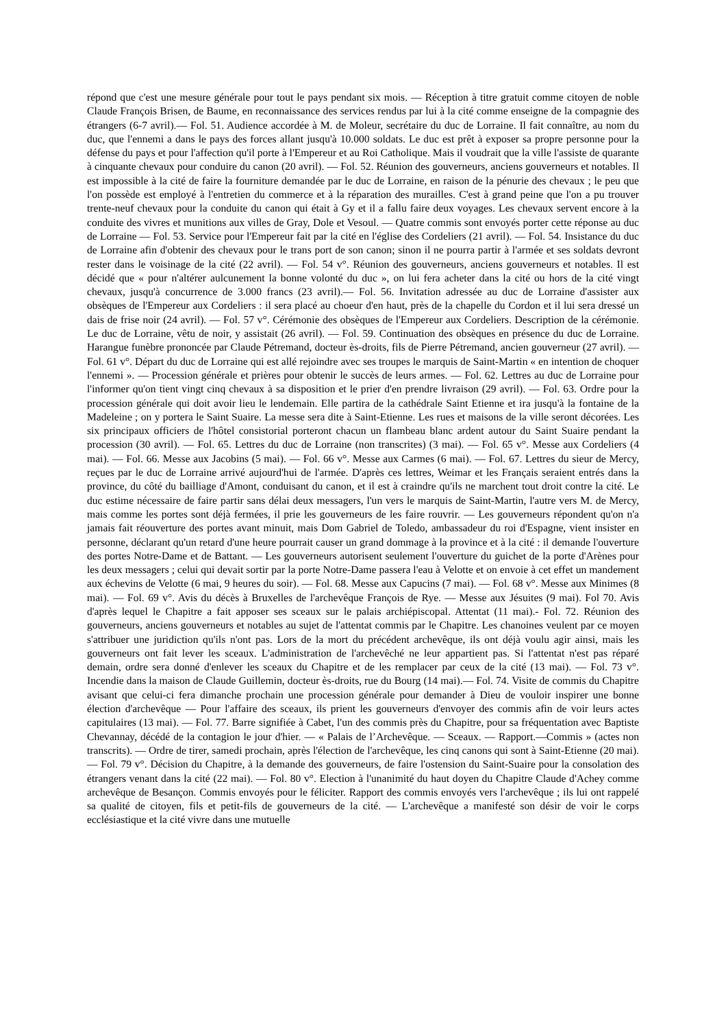répond que c'est une mesure générale pour tout le pays pendant six mois. — Réception à titre gratuit comme citoyen de noble Claude François Brisen, de Baume, en reconnaissance des services rendus par lui à la cité comme enseigne de la compagnie des étrangers (6-7 avril).— Fol. 51. Audience accordée à M. de Moleur, secrétaire du duc de Lorraine. Il fait connaître, au nom du duc, que l'ennemi a dans le pays des forces allant jusqu'à 10.000 soldats. Le duc est prêt à exposer sa propre personne pour la défense du pays et pour l'affection qu'il porte à l'Empereur et au Roi Catholique. Mais il voudrait que la ville l'assiste de quarante à cinquante chevaux pour conduire du canon (20 avril). — Fol. 52. Réunion des gouverneurs, anciens gouverneurs et notables. Il est impossible à la cité de faire la fourniture demandée par le duc de Lorraine, en raison de la pénurie des chevaux ; le peu que l'on possède est employé à l'entretien du commerce et à la réparation des murailles. C'est à grand peine que l'on a pu trouver trente-neuf chevaux pour la conduite du canon qui était à Gy et il a fallu faire deux voyages. Les chevaux servent encore à la conduite des vivres et munitions aux villes de Gray, Dole et Vesoul. ― Quatre commis sont envoyés porter cette réponse au duc de Lorraine — Fol. 53. Service pour l'Empereur fait par la cité en l'église des Cordeliers (21 avril). — Fol. 54. Insistance du duc de Lorraine afin d'obtenir des chevaux pour le trans port de son canon; sinon il ne pourra partir à l'armée et ses soldats devront rester dans le voisinage de la cité (22 avril). — Fol. 54 v°. Réunion des gouverneurs, anciens gouverneurs et notables. Il est décidé que « pour n'altérer aulcunement la bonne volonté du duc », on lui fera acheter dans la cité ou hors de la cité vingt chevaux, jusqu'à concurrence de 3.000 francs (23 avril).— Fol. 56. Invitation adressée au duc de Lorraine d'assister aux obsèques de l'Empereur aux Cordeliers : il sera placé au choeur d'en haut, près de la chapelle du Cordon et il lui sera dressé un dais de frise noir (24 avril). — Fol. 57 v°. Cérémonie des obsèques de l'Empereur aux Cordeliers. Description de la cérémonie. Le duc de Lorraine, vêtu de noir, y assistait (26 avril). — Fol. 59. Continuation des obsèques en présence du duc de Lorraine. Harangue funèbre prononcée par Claude Pétremand, docteur ès-droits, fils de Pierre Pétremand, ancien gouverneur (27 avril). — Fol. 61 v°. Départ du duc de Lorraine qui est allé rejoindre avec ses troupes le marquis de Saint-Martin « en intention de choquer l'ennemi ». — Procession générale et prières pour obtenir le succès de leurs armes. — Fol. 62. Lettres au duc de Lorraine pour l'informer qu'on tient vingt cinq chevaux à sa disposition et le prier d'en prendre livraison (29 avril). — Fol. 63. Ordre pour la procession générale qui doit avoir lieu le lendemain. Elle partira de la cathédrale Saint Etienne et ira jusqu'à la fontaine de la Madeleine ; on y portera le Saint Suaire. La messe sera dite à Saint-Etienne. Les rues et maisons de la ville seront décorées. Les six principaux officiers de l'hôtel consistorial porteront chacun un flambeau blanc ardent autour du Saint Suaire pendant la procession (30 avril). — Fol. 65. Lettres du duc de Lorraine (non transcrites) (3 mai). — Fol. 65 v°. Messe aux Cordeliers (4 mai). — Fol. 66. Messe aux Jacobins (5 mai). — Fol. 66 v°. Messe aux Carmes (6 mai). — Fol. 67. Lettres du sieur de Mercy, reçues par le duc de Lorraine arrivé aujourd'hui de l'armée. D'après ces lettres, Weimar et les Français seraient entrés dans la province, du côté du bailliage d'Amont, conduisant du canon, et il est à craindre qu'ils ne marchent tout droit contre la cité. Le duc estime nécessaire de faire partir sans délai deux messagers, l'un vers le marquis de Saint-Martin, l'autre vers M. de Mercy, mais comme les portes sont déjà fermées, il prie les gouverneurs de les faire rouvrir. — Les gouverneurs répondent qu'on n'a jamais fait réouverture des portes avant minuit, mais Dom Gabriel de Toledo, ambassadeur du roi d'Espagne, vient insister en personne, déclarant qu'un retard d'une heure pourrait causer un grand dommage à la province et à la cité : il demande l'ouverture des portes Notre-Dame et de Battant. — Les gouverneurs autorisent seulement l'ouverture du guichet de la porte d'Arènes pour les deux messagers ; celui qui devait sortir par la porte Notre-Dame passera l'eau à Velotte et on envoie à cet effet un mandement aux échevins de Velotte (6 mai, 9 heures du soir). — Fol. 68. Messe aux Capucins (7 mai). — Fol. 68 v°. Messe aux Minimes (8 mai). — Fol. 69 v°. Avis du décès à Bruxelles de l'archevêque François de Rye. — Messe aux Jésuites (9 mai). Fol 70. Avis d'après lequel le Chapitre a fait apposer ses sceaux sur le palais archiépiscopal. Attentat (11 mai).- Fol. 72. Réunion des gouverneurs, anciens gouverneurs et notables au sujet de l'attentat commis par le Chapitre. Les chanoines veulent par ce moyen s'attribuer une juridiction qu'ils n'ont pas. Lors de la mort du précédent archevêque, ils ont déjà voulu agir ainsi, mais les gouverneurs ont fait lever les sceaux. L'administration de l'archevêché ne leur appartient pas. Si l'attentat n'est pas réparé demain, ordre sera donné d'enlever les sceaux du Chapitre et de les remplacer par ceux de la cité (13 mai). — Fol. 73 v°. Incendie dans la maison de Claude Guillemin, docteur ès-droits, rue du Bourg (14 mai).— Fol. 74. Visite de commis du Chapitre avisant que celui-ci fera dimanche prochain une procession générale pour demander à Dieu de vouloir inspirer une bonne élection d'archevêque — Pour l'affaire des sceaux, ils prient les gouverneurs d'envoyer des commis afin de voir leurs actes capitulaires (13 mai). — Fol. 77. Barre signifiée à Cabet, l'un des commis près du Chapitre, pour sa fréquentation avec Baptiste Chevannay, décédé de la contagion le jour d'hier. — « Palais de l’Archevêque. — Sceaux. — Rapport.―Commis » (actes non transcrits). — Ordre de tirer, samedi prochain, après l'élection de l'archevêque, les cinq canons qui sont à Saint-Etienne (20 mai). — Fol. 79 v°. Décision du Chapitre, à la demande des gouverneurs, de faire l'ostension du Saint-Suaire pour la consolation des étrangers venant dans la cité (22 mai). — Fol. 80 v°. Election à l'unanimité du haut doyen du Chapitre Claude d'Achey comme archevêque de Besançon. Commis envoyés pour le féliciter. Rapport des commis envoyés vers l'archevêque ; ils lui ont rappelé sa qualité de citoyen, fils et petit-fils de gouverneurs de la cité. — L'archevêque a manifesté son désir de voir le corps ecclésiastique et la cité vivre dans une mutuelle